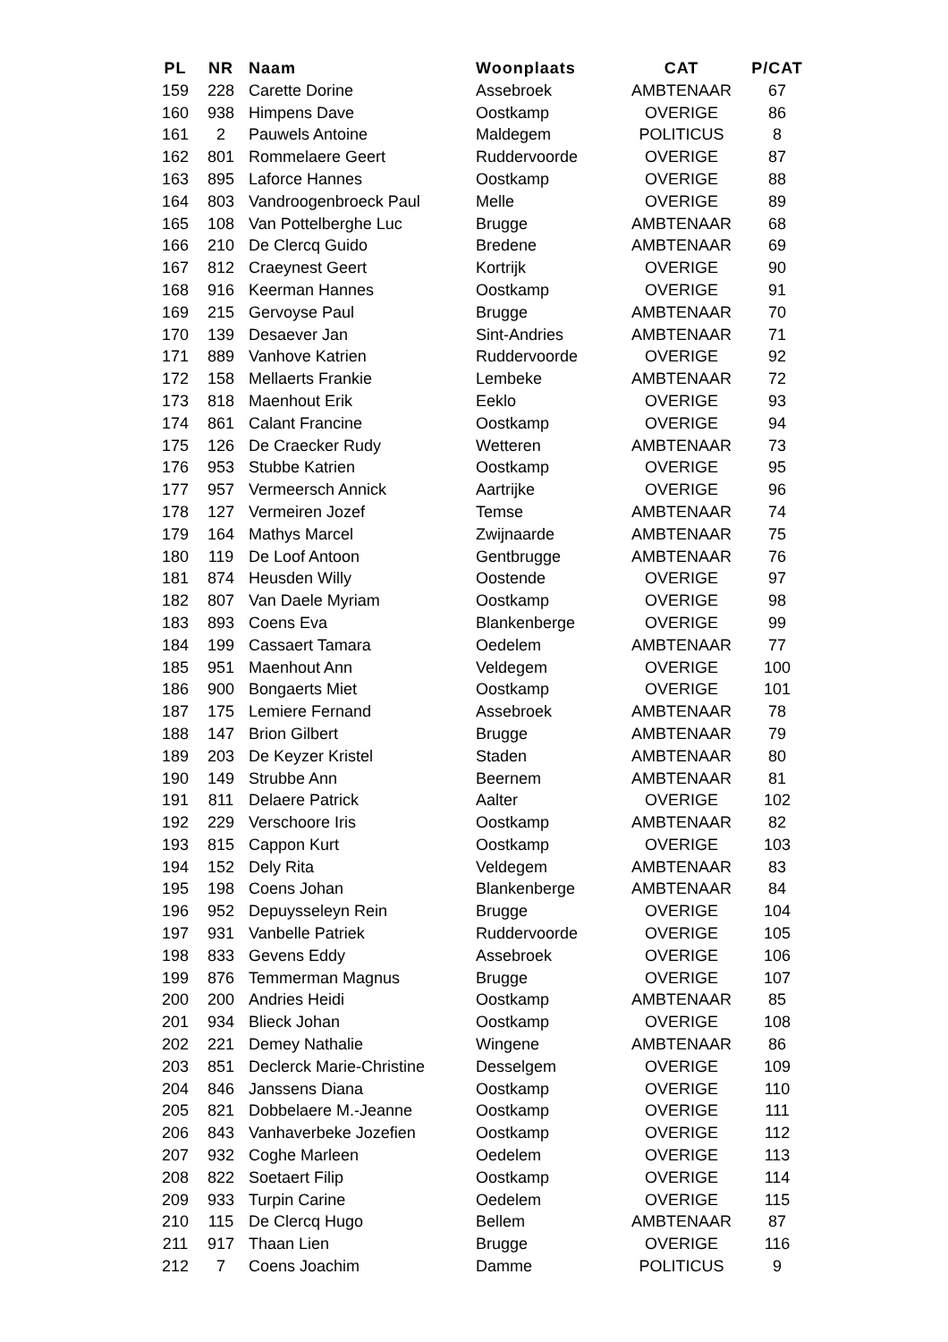| PL | NR | Naam | Woonplaats | CAT | P/CAT |
| --- | --- | --- | --- | --- | --- |
| 159 | 228 | Carette Dorine | Assebroek | AMBTENAAR | 67 |
| 160 | 938 | Himpens Dave | Oostkamp | OVERIGE | 86 |
| 161 | 2 | Pauwels Antoine | Maldegem | POLITICUS | 8 |
| 162 | 801 | Rommelaere Geert | Ruddervoorde | OVERIGE | 87 |
| 163 | 895 | Laforce Hannes | Oostkamp | OVERIGE | 88 |
| 164 | 803 | Vandroogenbroeck Paul | Melle | OVERIGE | 89 |
| 165 | 108 | Van Pottelberghe Luc | Brugge | AMBTENAAR | 68 |
| 166 | 210 | De Clercq Guido | Bredene | AMBTENAAR | 69 |
| 167 | 812 | Craeynest Geert | Kortrijk | OVERIGE | 90 |
| 168 | 916 | Keerman Hannes | Oostkamp | OVERIGE | 91 |
| 169 | 215 | Gervoyse Paul | Brugge | AMBTENAAR | 70 |
| 170 | 139 | Desaever Jan | Sint-Andries | AMBTENAAR | 71 |
| 171 | 889 | Vanhove Katrien | Ruddervoorde | OVERIGE | 92 |
| 172 | 158 | Mellaerts Frankie | Lembeke | AMBTENAAR | 72 |
| 173 | 818 | Maenhout Erik | Eeklo | OVERIGE | 93 |
| 174 | 861 | Calant Francine | Oostkamp | OVERIGE | 94 |
| 175 | 126 | De Craecker Rudy | Wetteren | AMBTENAAR | 73 |
| 176 | 953 | Stubbe Katrien | Oostkamp | OVERIGE | 95 |
| 177 | 957 | Vermeersch Annick | Aartrijke | OVERIGE | 96 |
| 178 | 127 | Vermeiren Jozef | Temse | AMBTENAAR | 74 |
| 179 | 164 | Mathys Marcel | Zwijnaarde | AMBTENAAR | 75 |
| 180 | 119 | De Loof Antoon | Gentbrugge | AMBTENAAR | 76 |
| 181 | 874 | Heusden Willy | Oostende | OVERIGE | 97 |
| 182 | 807 | Van Daele Myriam | Oostkamp | OVERIGE | 98 |
| 183 | 893 | Coens Eva | Blankenberge | OVERIGE | 99 |
| 184 | 199 | Cassaert Tamara | Oedelem | AMBTENAAR | 77 |
| 185 | 951 | Maenhout Ann | Veldegem | OVERIGE | 100 |
| 186 | 900 | Bongaerts Miet | Oostkamp | OVERIGE | 101 |
| 187 | 175 | Lemiere Fernand | Assebroek | AMBTENAAR | 78 |
| 188 | 147 | Brion Gilbert | Brugge | AMBTENAAR | 79 |
| 189 | 203 | De Keyzer Kristel | Staden | AMBTENAAR | 80 |
| 190 | 149 | Strubbe Ann | Beernem | AMBTENAAR | 81 |
| 191 | 811 | Delaere Patrick | Aalter | OVERIGE | 102 |
| 192 | 229 | Verschoore Iris | Oostkamp | AMBTENAAR | 82 |
| 193 | 815 | Cappon Kurt | Oostkamp | OVERIGE | 103 |
| 194 | 152 | Dely Rita | Veldegem | AMBTENAAR | 83 |
| 195 | 198 | Coens Johan | Blankenberge | AMBTENAAR | 84 |
| 196 | 952 | Depuysseleyn Rein | Brugge | OVERIGE | 104 |
| 197 | 931 | Vanbelle Patriek | Ruddervoorde | OVERIGE | 105 |
| 198 | 833 | Gevens Eddy | Assebroek | OVERIGE | 106 |
| 199 | 876 | Temmerman Magnus | Brugge | OVERIGE | 107 |
| 200 | 200 | Andries Heidi | Oostkamp | AMBTENAAR | 85 |
| 201 | 934 | Blieck Johan | Oostkamp | OVERIGE | 108 |
| 202 | 221 | Demey Nathalie | Wingene | AMBTENAAR | 86 |
| 203 | 851 | Declerck Marie-Christine | Desselgem | OVERIGE | 109 |
| 204 | 846 | Janssens Diana | Oostkamp | OVERIGE | 110 |
| 205 | 821 | Dobbelaere M.-Jeanne | Oostkamp | OVERIGE | 111 |
| 206 | 843 | Vanhaverbeke Jozefien | Oostkamp | OVERIGE | 112 |
| 207 | 932 | Coghe Marleen | Oedelem | OVERIGE | 113 |
| 208 | 822 | Soetaert Filip | Oostkamp | OVERIGE | 114 |
| 209 | 933 | Turpin Carine | Oedelem | OVERIGE | 115 |
| 210 | 115 | De Clercq Hugo | Bellem | AMBTENAAR | 87 |
| 211 | 917 | Thaan Lien | Brugge | OVERIGE | 116 |
| 212 | 7 | Coens Joachim | Damme | POLITICUS | 9 |